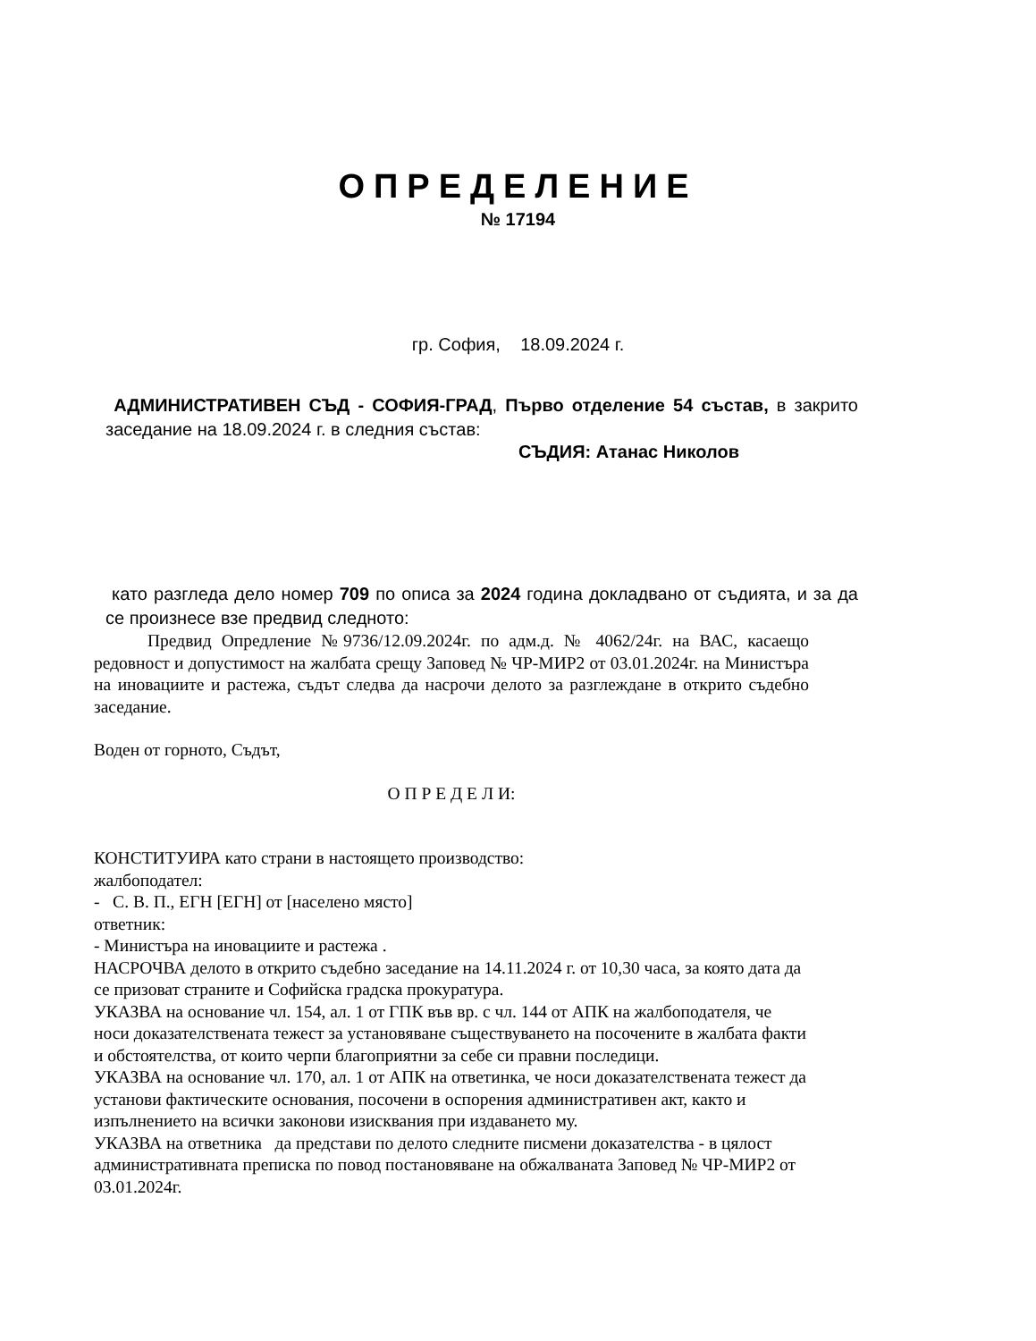ОПРЕДЕЛЕНИЕ
№ 17194
гр. София, 18.09.2024 г.
АДМИНИСТРАТИВЕН СЪД - СОФИЯ-ГРАД, Първо отделение 54 състав, в закрито заседание на 18.09.2024 г. в следния състав:
СЪДИЯ: Атанас Николов
като разгледа дело номер 709 по описа за 2024 година докладвано от съдията, и за да се произнесе взе предвид следното:
Предвид Опредление №9736/12.09.2024г. по адм.д. № 4062/24г. на ВАС, касаещо редовност и допустимост на жалбата срещу Заповед № ЧР-МИР2 от 03.01.2024г. на Министъра на иновациите и растежа, съдът следва да насрочи делото за разглеждане в открито съдебно заседание.
Воден от горното, Съдът,
О П Р Е Д Е Л И:
КОНСТИТУИРА като страни в настоящето производство:
жалбоподател:
- С. В. П., ЕГН [ЕГН] от [населено място]
ответник:
- Министъра на иновациите и растежа .
НАСРОЧВА делото в открито съдебно заседание на 14.11.2024 г. от 10,30 часа, за която дата да се призоват страните и Софийска градска прокуратура.
УКАЗВА на основание чл. 154, ал. 1 от ГПК във вр. с чл. 144 от АПК на жалбоподателя, че носи доказателствената тежест за установяване съществуването на посочените в жалбата факти и обстоятелства, от които черпи благоприятни за себе си правни последици.
УКАЗВА на основание чл. 170, ал. 1 от АПК на ответинка, че носи доказателствената тежест да установи фактическите основания, посочени в оспорения административен акт, както и изпълнението на всички законови изисквания при издаването му.
УКАЗВА на ответника да представи по делото следните писмени доказателства - в цялост административната преписка по повод постановяване на обжалваната Заповед № ЧР-МИР2 от 03.01.2024г.